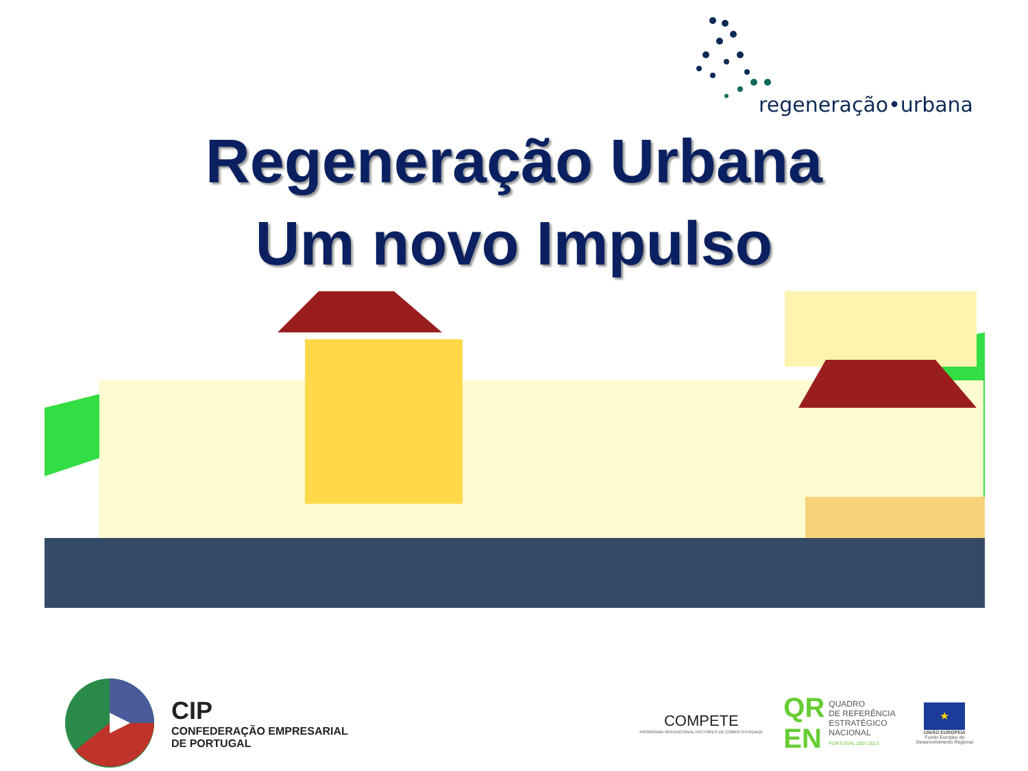regeneração•urbana
Regeneração Urbana
Um novo Impulso
CIP
CONFEDERAÇÃO EMPRESARIAL
DE PORTUGAL
COMPETE
PROGRAMA OPERACIONAL FACTORES DE COMPETITIVIDADE
QR
EN
QUADRO
DE REFERÊNCIA
ESTRATÉGICO
NACIONAL
PORTUGAL 2007.2013
★
UNIÃO EUROPEIA
Fundo Europeu de
Desenvolvimento Regional